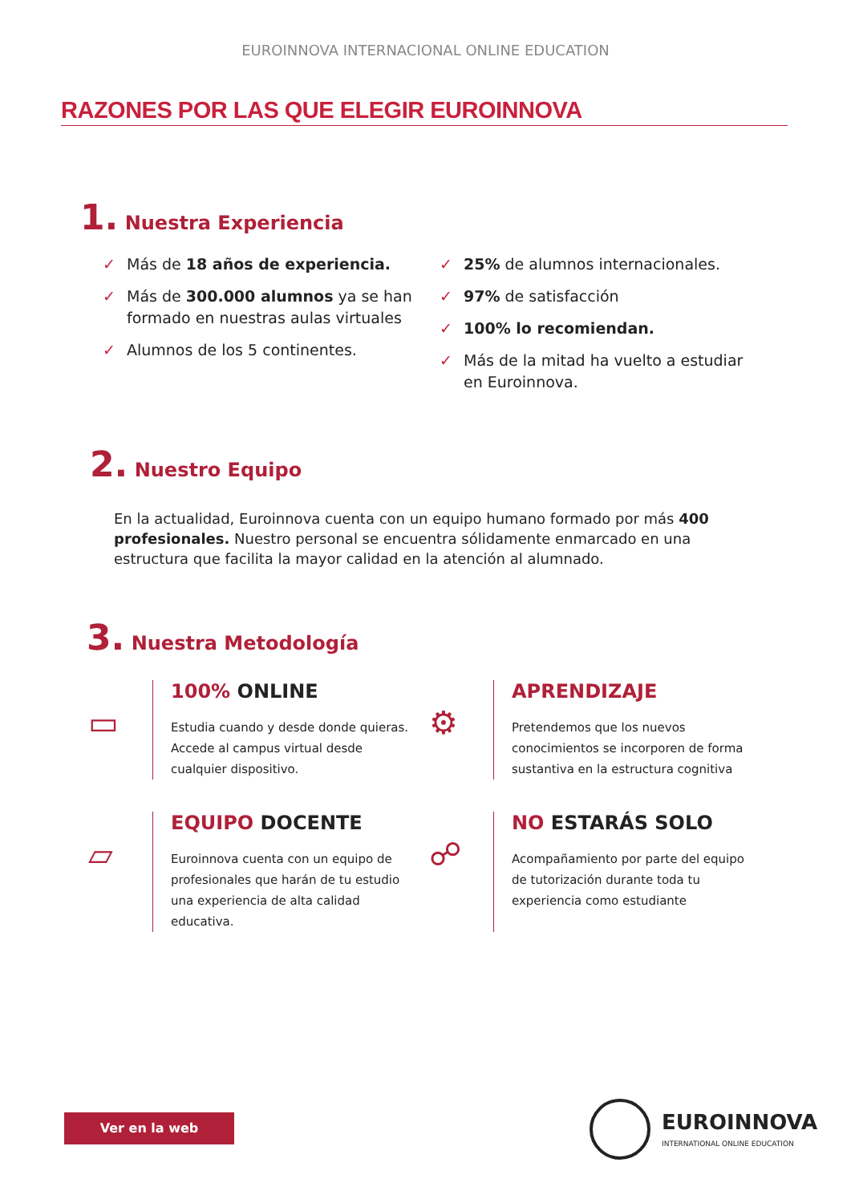EUROINNOVA INTERNACIONAL ONLINE EDUCATION
RAZONES POR LAS QUE ELEGIR EUROINNOVA
1. Nuestra Experiencia
✓ Más de 18 años de experiencia.
✓ Más de 300.000 alumnos ya se han formado en nuestras aulas virtuales
✓ Alumnos de los 5 continentes.
✓ 25% de alumnos internacionales.
✓ 97% de satisfacción
✓ 100% lo recomiendan.
✓ Más de la mitad ha vuelto a estudiar en Euroinnova.
2. Nuestro Equipo
En la actualidad, Euroinnova cuenta con un equipo humano formado por más 400 profesionales. Nuestro personal se encuentra sólidamente enmarcado en una estructura que facilita la mayor calidad en la atención al alumnado.
3. Nuestra Metodología
▭
100% ONLINE
Estudia cuando y desde donde quieras. Accede al campus virtual desde cualquier dispositivo.
⚙
APRENDIZAJE
Pretendemos que los nuevos conocimientos se incorporen de forma sustantiva en la estructura cognitiva
▱
EQUIPO DOCENTE
Euroinnova cuenta con un equipo de profesionales que harán de tu estudio una experiencia de alta calidad educativa.
☍
NO ESTARÁS SOLO
Acompañamiento por parte del equipo de tutorización durante toda tu experiencia como estudiante
Ver en la web
EUROINNOVA
INTERNATIONAL ONLINE EDUCATION